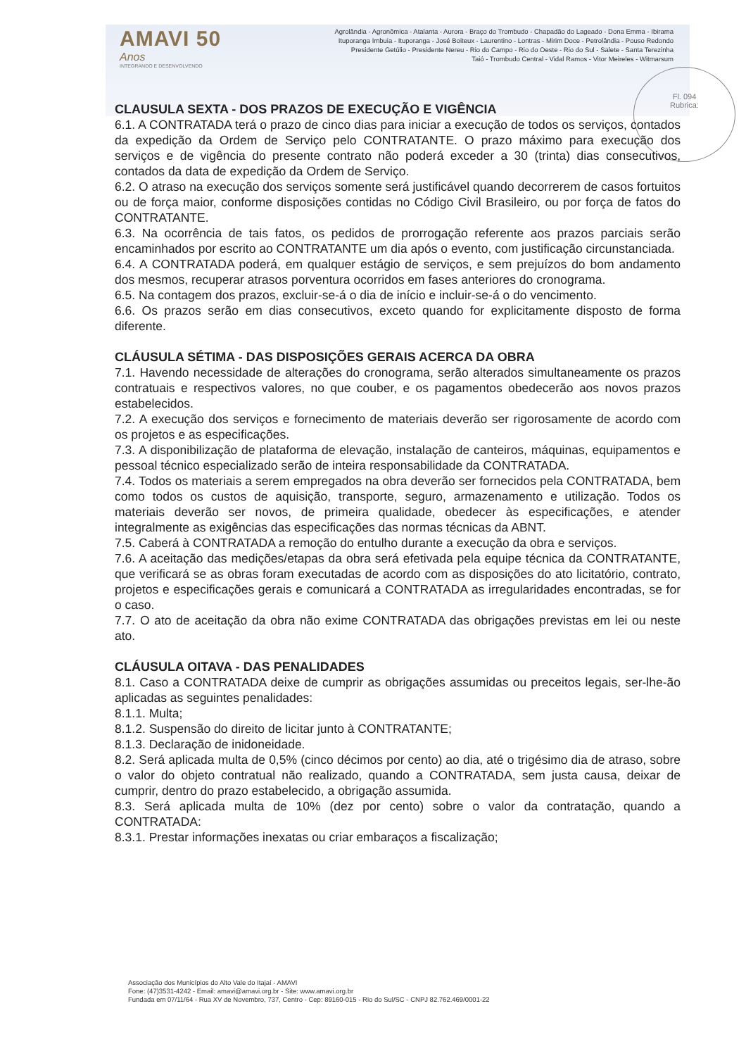AMAVI 50 Anos
INTEGRANDO E DESENVOLVENDO
Agrolândia - Agronômica - Atalanta - Aurora - Braço do Trombudo - Chapadão do Lageado - Dona Emma - Ibirama
Ituporanga Imbuia - Ituporanga - José Boiteux - Laurentino - Lontras - Mirim Doce - Petrolândia - Pouso Redondo
Presidente Getúlio - Presidente Nereu - Rio do Campo - Rio do Oeste - Rio do Sul - Salete - Santa Terezinha
Taió - Trombudo Central - Vidal Ramos - Vitor Meireles - Witmarsum
Fl. 094
Rubrica:
CLAUSULA SEXTA - DOS PRAZOS DE EXECUÇÃO E VIGÊNCIA
6.1. A CONTRATADA terá o prazo de cinco dias para iniciar a execução de todos os serviços, contados da expedição da Ordem de Serviço pelo CONTRATANTE. O prazo máximo para execução dos serviços e de vigência do presente contrato não poderá exceder a 30 (trinta) dias consecutivos, contados da data de expedição da Ordem de Serviço.
6.2. O atraso na execução dos serviços somente será justificável quando decorrerem de casos fortuitos ou de força maior, conforme disposições contidas no Código Civil Brasileiro, ou por força de fatos do CONTRATANTE.
6.3. Na ocorrência de tais fatos, os pedidos de prorrogação referente aos prazos parciais serão encaminhados por escrito ao CONTRATANTE um dia após o evento, com justificação circunstanciada.
6.4. A CONTRATADA poderá, em qualquer estágio de serviços, e sem prejuízos do bom andamento dos mesmos, recuperar atrasos porventura ocorridos em fases anteriores do cronograma.
6.5. Na contagem dos prazos, excluir-se-á o dia de início e incluir-se-á o do vencimento.
6.6. Os prazos serão em dias consecutivos, exceto quando for explicitamente disposto de forma diferente.
CLÁUSULA SÉTIMA - DAS DISPOSIÇÕES GERAIS ACERCA DA OBRA
7.1. Havendo necessidade de alterações do cronograma, serão alterados simultaneamente os prazos contratuais e respectivos valores, no que couber, e os pagamentos obedecerão aos novos prazos estabelecidos.
7.2. A execução dos serviços e fornecimento de materiais deverão ser rigorosamente de acordo com os projetos e as especificações.
7.3. A disponibilização de plataforma de elevação, instalação de canteiros, máquinas, equipamentos e pessoal técnico especializado serão de inteira responsabilidade da CONTRATADA.
7.4. Todos os materiais a serem empregados na obra deverão ser fornecidos pela CONTRATADA, bem como todos os custos de aquisição, transporte, seguro, armazenamento e utilização. Todos os materiais deverão ser novos, de primeira qualidade, obedecer às especificações, e atender integralmente as exigências das especificações das normas técnicas da ABNT.
7.5. Caberá à CONTRATADA a remoção do entulho durante a execução da obra e serviços.
7.6. A aceitação das medições/etapas da obra será efetivada pela equipe técnica da CONTRATANTE, que verificará se as obras foram executadas de acordo com as disposições do ato licitatório, contrato, projetos e especificações gerais e comunicará a CONTRATADA as irregularidades encontradas, se for o caso.
7.7. O ato de aceitação da obra não exime CONTRATADA das obrigações previstas em lei ou neste ato.
CLÁUSULA OITAVA - DAS PENALIDADES
8.1. Caso a CONTRATADA deixe de cumprir as obrigações assumidas ou preceitos legais, ser-lhe-ão aplicadas as seguintes penalidades:
8.1.1. Multa;
8.1.2. Suspensão do direito de licitar junto à CONTRATANTE;
8.1.3. Declaração de inidoneidade.
8.2. Será aplicada multa de 0,5% (cinco décimos por cento) ao dia, até o trigésimo dia de atraso, sobre o valor do objeto contratual não realizado, quando a CONTRATADA, sem justa causa, deixar de cumprir, dentro do prazo estabelecido, a obrigação assumida.
8.3. Será aplicada multa de 10% (dez por cento) sobre o valor da contratação, quando a CONTRATADA:
8.3.1. Prestar informações inexatas ou criar embaraços a fiscalização;
Associação dos Municípios do Alto Vale do Itajaí - AMAVI
Fone: (47)3531-4242 - Email: amavi@amavi.org.br - Site: www.amavi.org.br
Fundada em 07/11/64 - Rua XV de Novembro, 737, Centro - Cep: 89160-015 - Rio do Sul/SC - CNPJ 82.762.469/0001-22